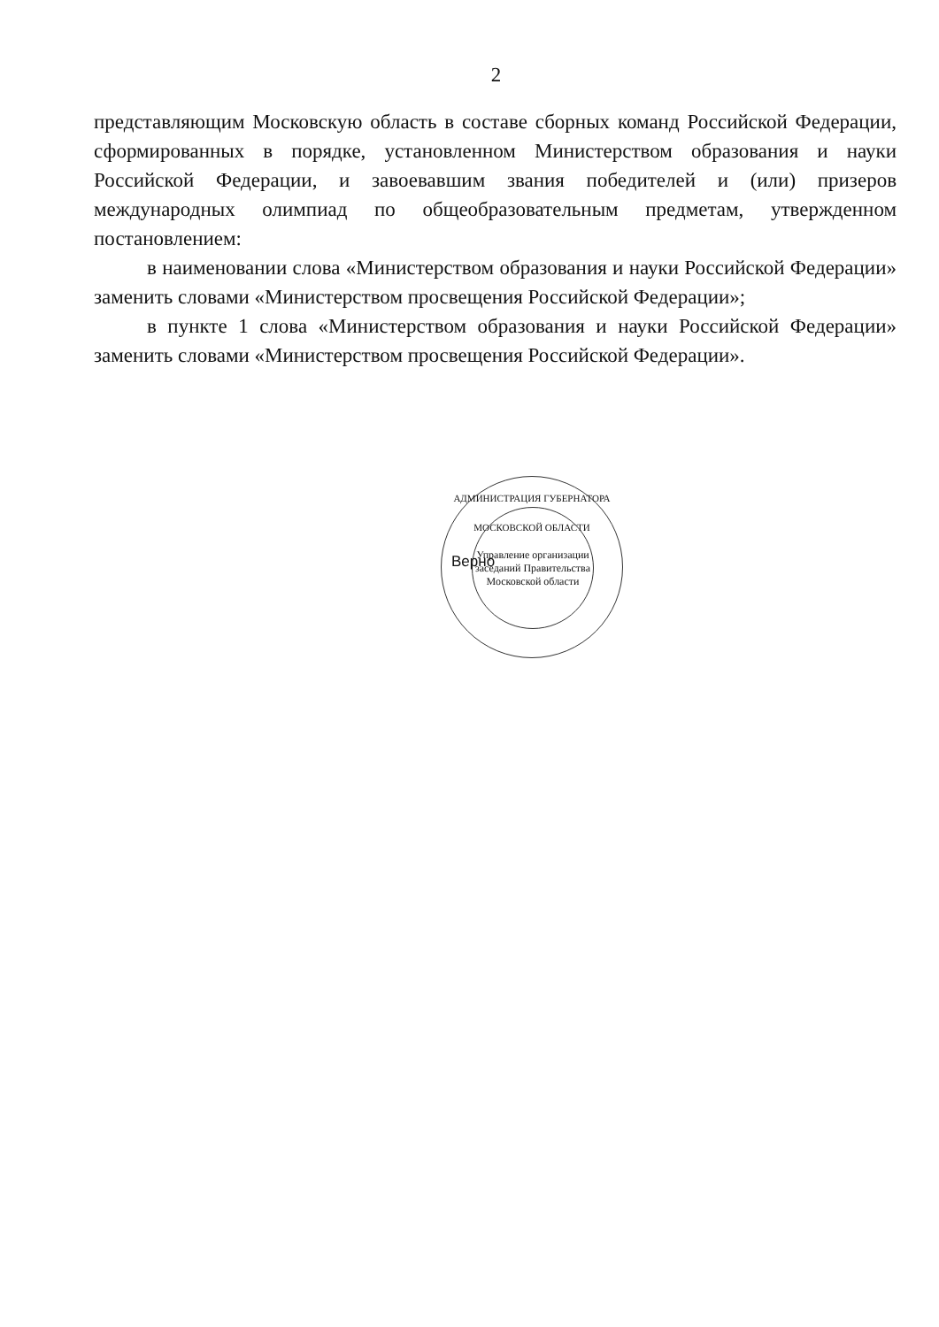2
представляющим Московскую область в составе сборных команд Российской Федерации, сформированных в порядке, установленном Министерством образования и науки Российской Федерации, и завоевавшим звания победителей и (или) призеров международных олимпиад по общеобразовательным предметам, утвержденном постановлением:
в наименовании слова «Министерством образования и науки Российской Федерации» заменить словами «Министерством просвещения Российской Федерации»;
в пункте 1 слова «Министерством образования и науки Российской Федерации» заменить словами «Министерством просвещения Российской Федерации».
АДМИНИСТРАЦИЯ ГУБЕРНАТОРА МОСКОВСКОЙ ОБЛАСТИ
Управление организации заседаний Правительства Московской области
Верно